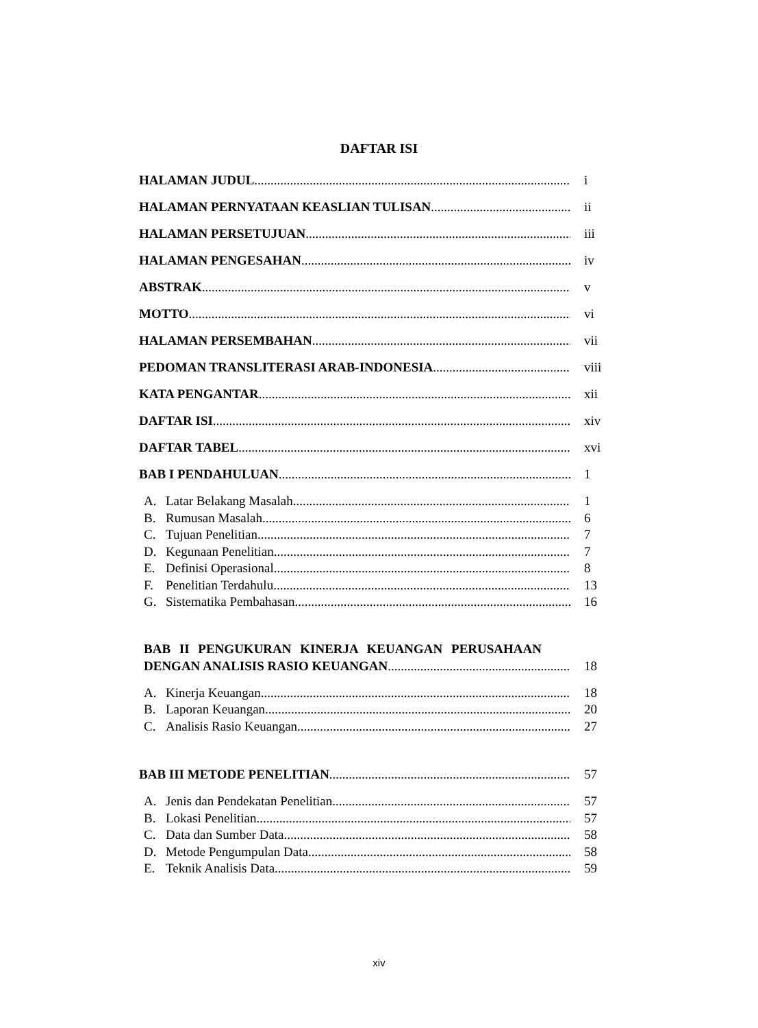DAFTAR ISI
HALAMAN JUDUL i
HALAMAN PERNYATAAN KEASLIAN TULISAN ii
HALAMAN PERSETUJUAN iii
HALAMAN PENGESAHAN iv
ABSTRAK v
MOTTO vi
HALAMAN PERSEMBAHAN vii
PEDOMAN TRANSLITERASI ARAB-INDONESIA viii
KATA PENGANTAR xii
DAFTAR ISI xiv
DAFTAR TABEL xvi
BAB I PENDAHULUAN 1
A. Latar Belakang Masalah 1
B. Rumusan Masalah 6
C. Tujuan Penelitian 7
D. Kegunaan Penelitian 7
E. Definisi Operasional 8
F. Penelitian Terdahulu 13
G. Sistematika Pembahasan 16
BAB II PENGUKURAN KINERJA KEUANGAN PERUSAHAAN
DENGAN ANALISIS RASIO KEUANGAN 18
A. Kinerja Keuangan 18
B. Laporan Keuangan 20
C. Analisis Rasio Keuangan 27
BAB III METODE PENELITIAN 57
A. Jenis dan Pendekatan Penelitian 57
B. Lokasi Penelitian 57
C. Data dan Sumber Data 58
D. Metode Pengumpulan Data 58
E. Teknik Analisis Data 59
xiv